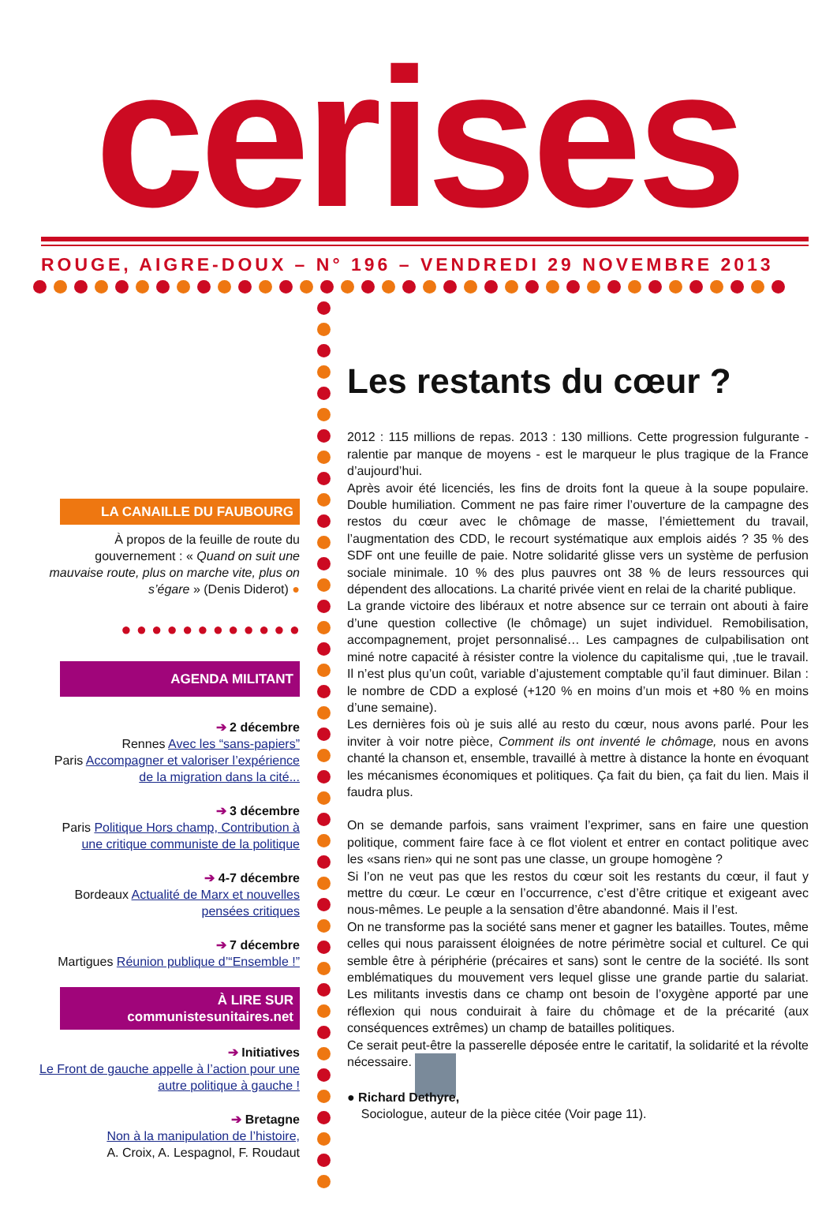cerises
ROUGE, AIGRE-DOUX – N° 196 – VENDREDI 29 NOVEMBRE 2013
LA CANAILLE DU FAUBOURG
À propos de la feuille de route du gouvernement : « Quand on suit une mauvaise route, plus on marche vite, plus on s’égare » (Denis Diderot) ●
● ● ● ● ● ● ● ● ● ● ● ●
AGENDA MILITANT
➔ 2 décembre
Rennes Avec les “sans-papiers”
Paris Accompagner et valoriser l’expérience de la migration dans la cité...
➔ 3 décembre
Paris Politique Hors champ, Contribution à une critique communiste de la politique
➔ 4-7 décembre
Bordeaux Actualité de Marx et nouvelles pensées critiques
➔ 7 décembre
Martigues Réunion publique d’“Ensemble !”
À LIRE SUR
communistesunitaires.net
➔ Initiatives
Le Front de gauche appelle à l’action pour une autre politique à gauche !
➔ Bretagne
Non à la manipulation de l’histoire,
A. Croix, A. Lespagnol, F. Roudaut
Les restants du cœur ?
2012 : 115 millions de repas. 2013 : 130 millions. Cette progression fulgurante - ralentie par manque de moyens - est le marqueur le plus tragique de la France d’aujourd’hui.
Après avoir été licenciés, les fins de droits font la queue à la soupe populaire. Double humiliation. Comment ne pas faire rimer l’ouverture de la campagne des restos du cœur avec le chômage de masse, l’émiettement du travail, l’augmentation des CDD, le recourt systématique aux emplois aidés ? 35 % des SDF ont une feuille de paie. Notre solidarité glisse vers un système de perfusion sociale minimale. 10 % des plus pauvres ont 38 % de leurs ressources qui dépendent des allocations. La charité privée vient en relai de la charité publique.
La grande victoire des libéraux et notre absence sur ce terrain ont abouti à faire d’une question collective (le chômage) un sujet individuel. Remobilisation, accompagnement, projet personnalisé… Les campagnes de culpabilisation ont miné notre capacité à résister contre la violence du capitalisme qui, ,tue le travail. Il n’est plus qu’un coût, variable d’ajustement comptable qu’il faut diminuer. Bilan : le nombre de CDD a explosé (+120 % en moins d’un mois et +80 % en moins d’une semaine).
Les dernières fois où je suis allé au resto du cœur, nous avons parlé. Pour les inviter à voir notre pièce, Comment ils ont inventé le chômage, nous en avons chanté la chanson et, ensemble, travaillé à mettre à distance la honte en évoquant les mécanismes économiques et politiques. Ça fait du bien, ça fait du lien. Mais il faudra plus.
On se demande parfois, sans vraiment l’exprimer, sans en faire une question politique, comment faire face à ce flot violent et entrer en contact politique avec les «sans rien» qui ne sont pas une classe, un groupe homogène ?
Si l’on ne veut pas que les restos du cœur soit les restants du cœur, il faut y mettre du cœur. Le cœur en l’occurrence, c’est d’être critique et exigeant avec nous-mêmes. Le peuple a la sensation d’être abandonné. Mais il l’est.
On ne transforme pas la société sans mener et gagner les batailles. Toutes, même celles qui nous paraissent éloignées de notre périmètre social et culturel. Ce qui semble être à périphérie (précaires et sans) sont le centre de la société. Ils sont emblématiques du mouvement vers lequel glisse une grande partie du salariat. Les militants investis dans ce champ ont besoin de l’oxygène apporté par une réflexion qui nous conduirait à faire du chômage et de la précarité (aux conséquences extrêmes) un champ de batailles politiques.
Ce serait peut-être la passerelle déposée entre le caritatif, la solidarité et la révolte nécessaire.
● Richard Dethyre,
Sociologue, auteur de la pièce citée (Voir page 11).